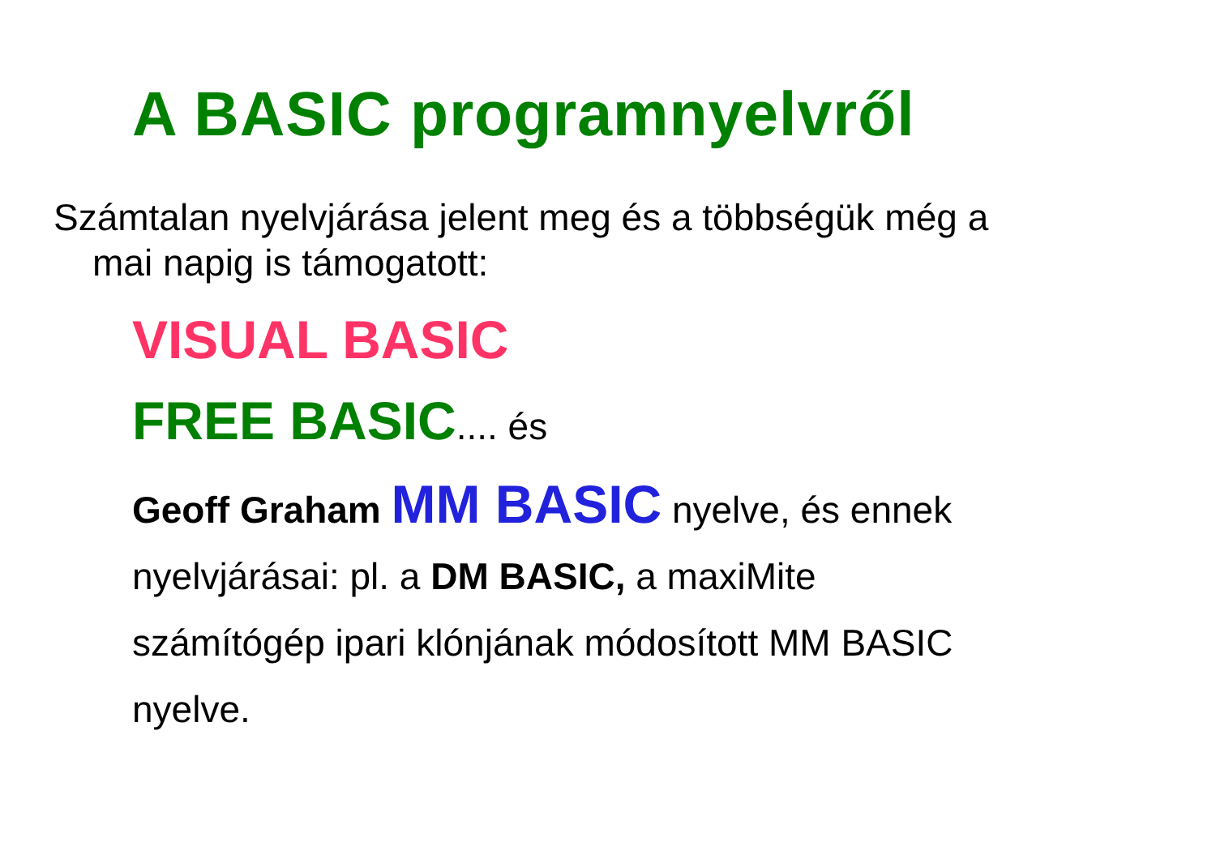A BASIC programnyelvről
Számtalan nyelvjárása jelent meg és a többségük még a
mai napig is támogatott:
VISUAL BASIC
FREE BASIC.... és
Geoff Graham MM BASIC nyelve, és ennek
nyelvjárásai: pl. a DM BASIC, a maxiMite
számítógép ipari klónjának módosított MM BASIC
nyelve.